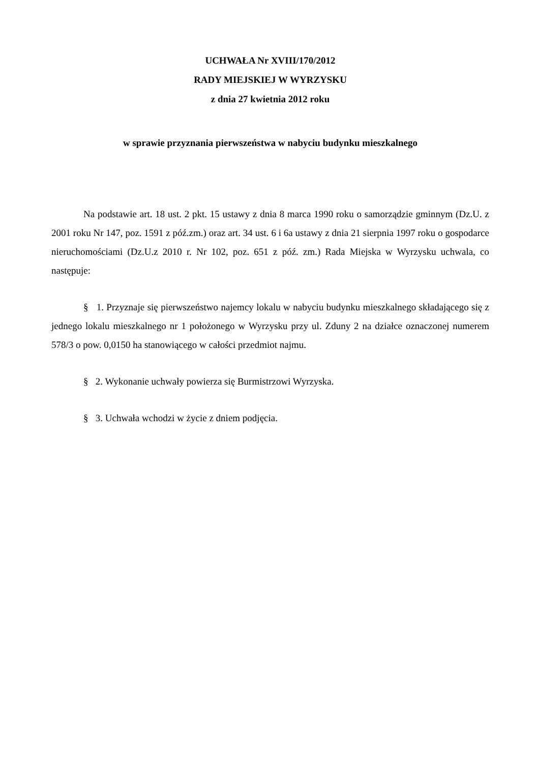UCHWAŁA Nr XVIII/170/2012
RADY MIEJSKIEJ W WYRZYSKU
z dnia 27 kwietnia 2012 roku
w sprawie przyznania pierwszeństwa w nabyciu budynku mieszkalnego
Na podstawie art. 18 ust. 2 pkt. 15 ustawy z dnia 8 marca 1990 roku o samorządzie gminnym (Dz.U. z 2001 roku Nr 147, poz. 1591 z póź.zm.) oraz art. 34 ust. 6 i 6a ustawy z dnia 21 sierpnia 1997 roku o gospodarce nieruchomościami (Dz.U.z 2010 r. Nr 102, poz. 651 z póź. zm.) Rada Miejska w Wyrzysku uchwala, co następuje:
§ 1. Przyznaje się pierwszeństwo najemcy lokalu w nabyciu budynku mieszkalnego składającego się z jednego lokalu mieszkalnego nr 1 położonego w Wyrzysku przy ul. Zduny 2 na działce oznaczonej numerem 578/3 o pow. 0,0150 ha stanowiącego w całości przedmiot najmu.
§ 2. Wykonanie uchwały powierza się Burmistrzowi Wyrzyska.
§ 3. Uchwała wchodzi w życie z dniem podjęcia.